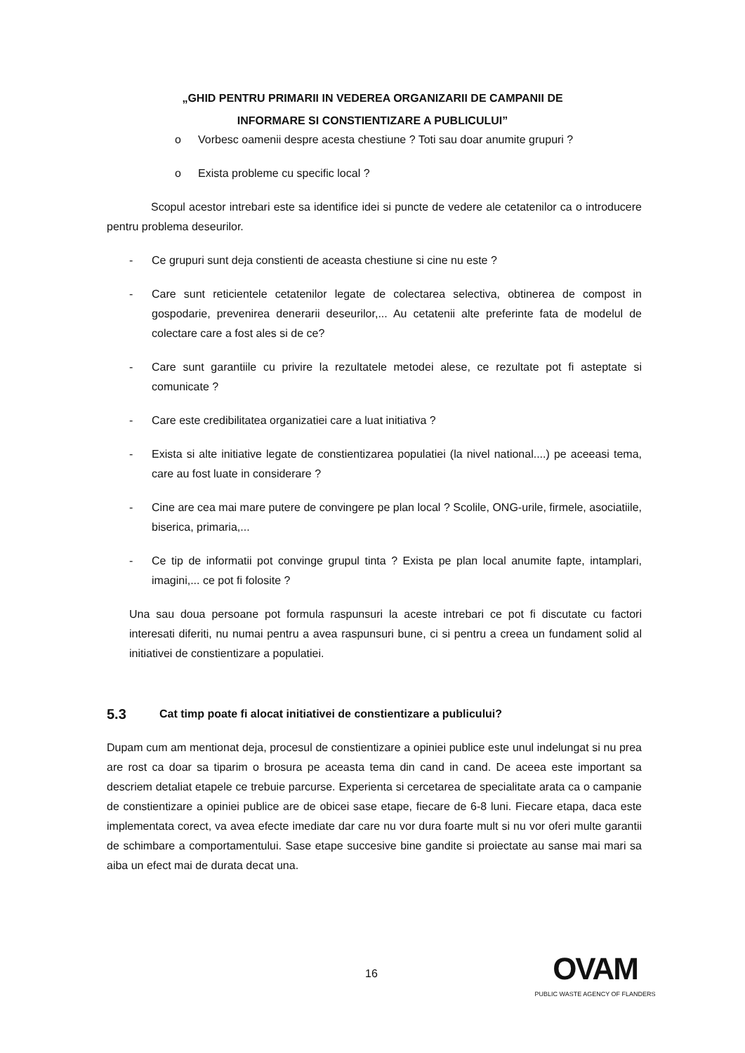„GHID PENTRU PRIMARII IN VEDEREA ORGANIZARII DE CAMPANII DE
INFORMARE SI CONSTIENTIZARE A PUBLICULUI”
o Vorbesc oamenii despre acesta chestiune ? Toti sau doar anumite grupuri ?
o Exista probleme cu specific local ?
Scopul acestor intrebari este sa identifice idei si puncte de vedere ale cetatenilor ca o introducere pentru problema deseurilor.
- Ce grupuri sunt deja constienti de aceasta chestiune si cine nu este ?
- Care sunt reticientele cetatenilor legate de colectarea selectiva, obtinerea de compost in gospodarie, prevenirea denerarii deseurilor,... Au cetatenii alte preferinte fata de modelul de colectare care a fost ales si de ce?
- Care sunt garantiile cu privire la rezultatele metodei alese, ce rezultate pot fi asteptate si comunicate ?
- Care este credibilitatea organizatiei care a luat initiativa ?
- Exista si alte initiative legate de constientizarea populatiei (la nivel national....) pe aceeasi tema, care au fost luate in considerare ?
- Cine are cea mai mare putere de convingere pe plan local ? Scolile, ONG-urile, firmele, asociatiile, biserica, primaria,...
- Ce tip de informatii pot convinge grupul tinta ? Exista pe plan local anumite fapte, intamplari, imagini,... ce pot fi folosite ?
Una sau doua persoane pot formula raspunsuri la aceste intrebari ce pot fi discutate cu factori interesati diferiti, nu numai pentru a avea raspunsuri bune, ci si pentru a creea un fundament solid al initiativei de constientizare a populatiei.
5.3 Cat timp poate fi alocat initiativei de constientizare a publicului?
Dupam cum am mentionat deja, procesul de constientizare a opiniei publice este unul indelungat si nu prea are rost ca doar sa tiparim o brosura pe aceasta tema din cand in cand. De aceea este important sa descriem detaliat etapele ce trebuie parcurse. Experienta si cercetarea de specialitate arata ca o campanie de constientizare a opiniei publice are de obicei sase etape, fiecare de 6-8 luni. Fiecare etapa, daca este implementata corect, va avea efecte imediate dar care nu vor dura foarte mult si nu vor oferi multe garantii de schimbare a comportamentului. Sase etape succesive bine gandite si proiectate au sanse mai mari sa aiba un efect mai de durata decat una.
16
OVAM
PUBLIC WASTE AGENCY OF FLANDERS